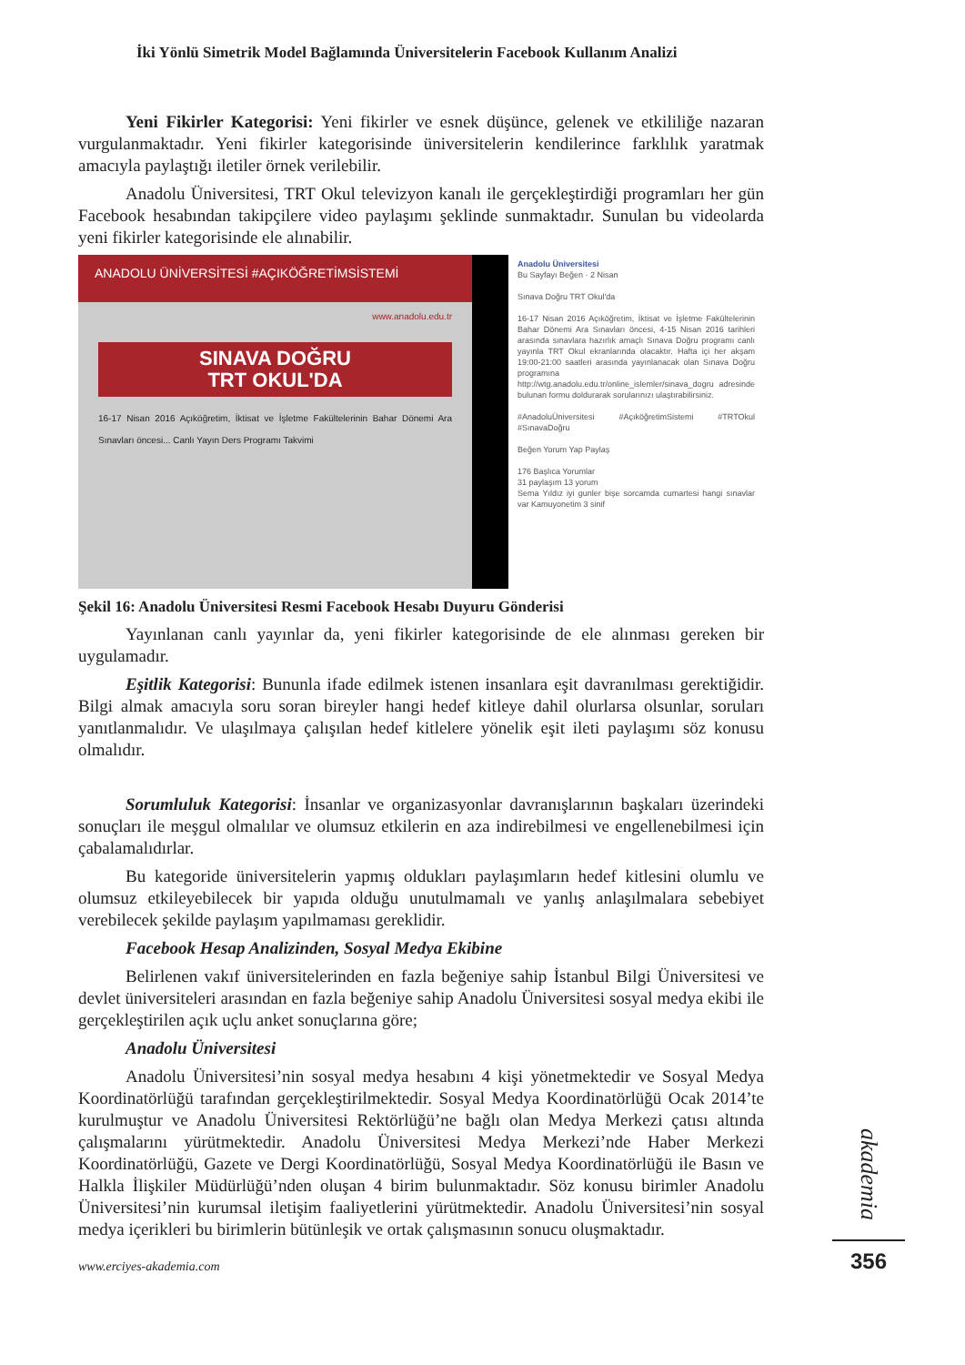İki Yönlü Simetrik Model Bağlamında Üniversitelerin Facebook Kullanım Analizi
Yeni Fikirler Kategorisi: Yeni fikirler ve esnek düşünce, gelenek ve etkililiğe nazaran vurgulanmaktadır. Yeni fikirler kategorisinde üniversitelerin kendilerince farklılık yaratmak amacıyla paylaştığı iletiler örnek verilebilir.
Anadolu Üniversitesi, TRT Okul televizyon kanalı ile gerçekleştirdiği programları her gün Facebook hesabından takipçilere video paylaşımı şeklinde sunmaktadır. Sunulan bu videolarda yeni fikirler kategorisinde ele alınabilir.
ANADOLU ÜNİVERSİTESİ #AÇIKÖĞRETİMSİSTEMİ
www.anadolu.edu.tr
SINAVA DOĞRU
TRT OKUL'DA
16-17 Nisan 2016 Açıköğretim, İktisat ve İşletme Fakültelerinin Bahar Dönemi Ara Sınavları öncesi... Canlı Yayın Ders Programı Takvimi
Anadolu Üniversitesi
Bu Sayfayı Beğen · 2 Nisan
Sınava Doğru TRT Okul'da
16-17 Nisan 2016 Açıköğretim, İktisat ve İşletme Fakültelerinin Bahar Dönemi Ara Sınavları öncesi, 4-15 Nisan 2016 tarihleri arasında sınavlara hazırlık amaçlı Sınava Doğru programı canlı yayınla TRT Okul ekranlarında olacaktır. Hafta içi her akşam 19:00-21:00 saatleri arasında yayınlanacak olan Sınava Doğru programına http://wtg.anadolu.edu.tr/online_islemler/sinava_dogru adresinde bulunan formu doldurarak sorularınızı ulaştırabilirsiniz.
#AnadoluÜniversitesi #AçıköğretimSistemi #TRTOkul #SınavaDoğru
Beğen Yorum Yap Paylaş
176 Başlıca Yorumlar
31 paylaşım 13 yorum
Sema Yıldız iyi gunler bişe sorcamda cumartesi hangi sınavlar var Kamuyonetim 3 sinif
Şekil 16: Anadolu Üniversitesi Resmi Facebook Hesabı Duyuru Gönderisi
Yayınlanan canlı yayınlar da, yeni fikirler kategorisinde de ele alınması gereken bir uygulamadır.
Eşitlik Kategorisi: Bununla ifade edilmek istenen insanlara eşit davranılması gerektiğidir. Bilgi almak amacıyla soru soran bireyler hangi hedef kitleye dahil olurlarsa olsunlar, soruları yanıtlanmalıdır. Ve ulaşılmaya çalışılan hedef kitlelere yönelik eşit ileti paylaşımı söz konusu olmalıdır.
Sorumluluk Kategorisi: İnsanlar ve organizasyonlar davranışlarının başkaları üzerindeki sonuçları ile meşgul olmalılar ve olumsuz etkilerin en aza indirebilmesi ve engellenebilmesi için çabalamalıdırlar.
Bu kategoride üniversitelerin yapmış oldukları paylaşımların hedef kitlesini olumlu ve olumsuz etkileyebilecek bir yapıda olduğu unutulmamalı ve yanlış anlaşılmalara sebebiyet verebilecek şekilde paylaşım yapılmaması gereklidir.
Facebook Hesap Analizinden, Sosyal Medya Ekibine
Belirlenen vakıf üniversitelerinden en fazla beğeniye sahip İstanbul Bilgi Üniversitesi ve devlet üniversiteleri arasından en fazla beğeniye sahip Anadolu Üniversitesi sosyal medya ekibi ile gerçekleştirilen açık uçlu anket sonuçlarına göre;
Anadolu Üniversitesi
Anadolu Üniversitesi’nin sosyal medya hesabını 4 kişi yönetmektedir ve Sosyal Medya Koordinatörlüğü tarafından gerçekleştirilmektedir. Sosyal Medya Koordinatörlüğü Ocak 2014’te kurulmuştur ve Anadolu Üniversitesi Rektörlüğü’ne bağlı olan Medya Merkezi çatısı altında çalışmalarını yürütmektedir. Anadolu Üniversitesi Medya Merkezi’nde Haber Merkezi Koordinatörlüğü, Gazete ve Dergi Koordinatörlüğü, Sosyal Medya Koordinatörlüğü ile Basın ve Halkla İlişkiler Müdürlüğü’nden oluşan 4 birim bulunmaktadır. Söz konusu birimler Anadolu Üniversitesi’nin kurumsal iletişim faaliyetlerini yürütmektedir. Anadolu Üniversitesi’nin sosyal medya içerikleri bu birimlerin bütünleşik ve ortak çalışmasının sonucu oluşmaktadır.
akademia
www.erciyes-akademia.com
356